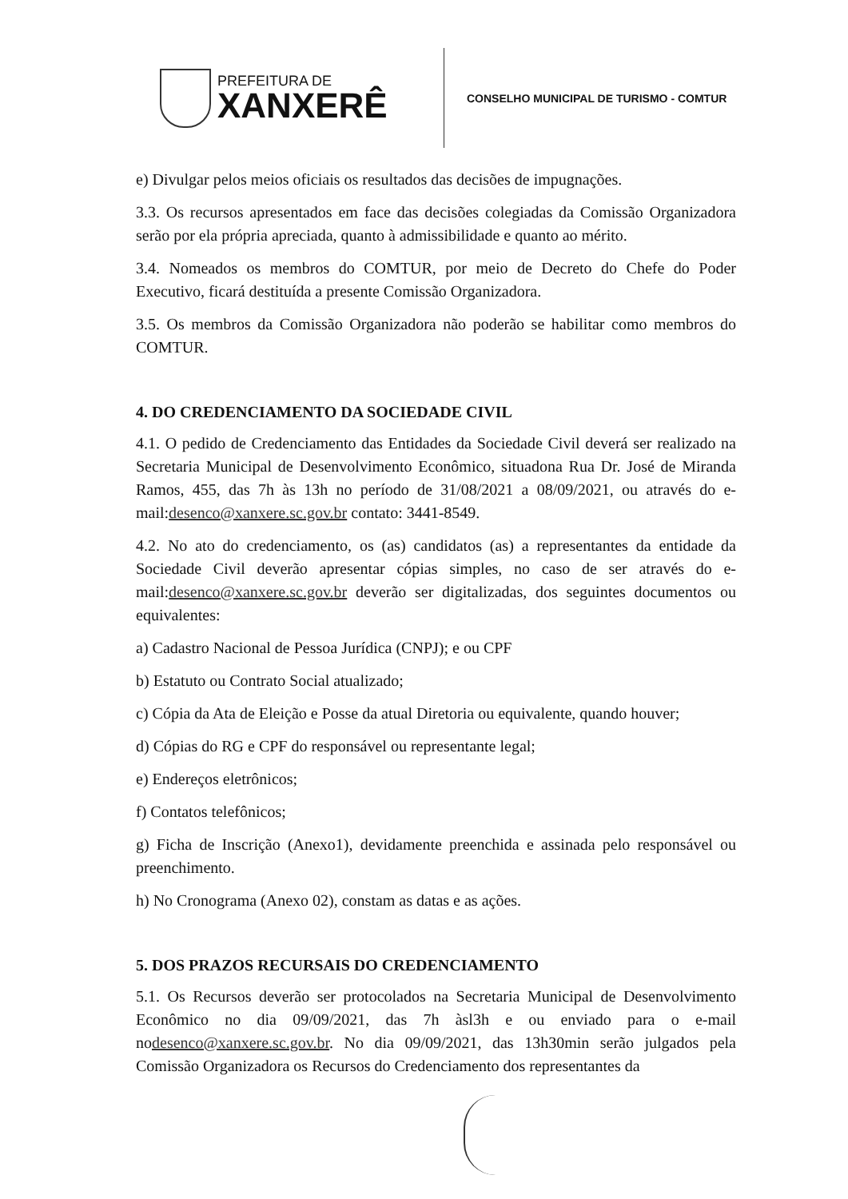PREFEITURA DE
XANXERÊ
CONSELHO MUNICIPAL DE TURISMO - COMTUR
e) Divulgar pelos meios oficiais os resultados das decisões de impugnações.
3.3. Os recursos apresentados em face das decisões colegiadas da Comissão Organizadora serão por ela própria apreciada, quanto à admissibilidade e quanto ao mérito.
3.4. Nomeados os membros do COMTUR, por meio de Decreto do Chefe do Poder Executivo, ficará destituída a presente Comissão Organizadora.
3.5. Os membros da Comissão Organizadora não poderão se habilitar como membros do COMTUR.
4. DO CREDENCIAMENTO DA SOCIEDADE CIVIL
4.1. O pedido de Credenciamento das Entidades da Sociedade Civil deverá ser realizado na Secretaria Municipal de Desenvolvimento Econômico, situadona Rua Dr. José de Miranda Ramos, 455, das 7h às 13h no período de 31/08/2021 a 08/09/2021, ou através do e-mail:desenco@xanxere.sc.gov.br contato: 3441-8549.
4.2. No ato do credenciamento, os (as) candidatos (as) a representantes da entidade da Sociedade Civil deverão apresentar cópias simples, no caso de ser através do e-mail:desenco@xanxere.sc.gov.br deverão ser digitalizadas, dos seguintes documentos ou equivalentes:
a) Cadastro Nacional de Pessoa Jurídica (CNPJ); e ou CPF
b) Estatuto ou Contrato Social atualizado;
c) Cópia da Ata de Eleição e Posse da atual Diretoria ou equivalente, quando houver;
d) Cópias do RG e CPF do responsável ou representante legal;
e) Endereços eletrônicos;
f) Contatos telefônicos;
g) Ficha de Inscrição (Anexo1), devidamente preenchida e assinada pelo responsável ou preenchimento.
h) No Cronograma (Anexo 02), constam as datas e as ações.
5. DOS PRAZOS RECURSAIS DO CREDENCIAMENTO
5.1. Os Recursos deverão ser protocolados na Secretaria Municipal de Desenvolvimento Econômico no dia 09/09/2021, das 7h àsl3h e ou enviado para o e-mail nodesenco@xanxere.sc.gov.br. No dia 09/09/2021, das 13h30min serão julgados pela Comissão Organizadora os Recursos do Credenciamento dos representantes da